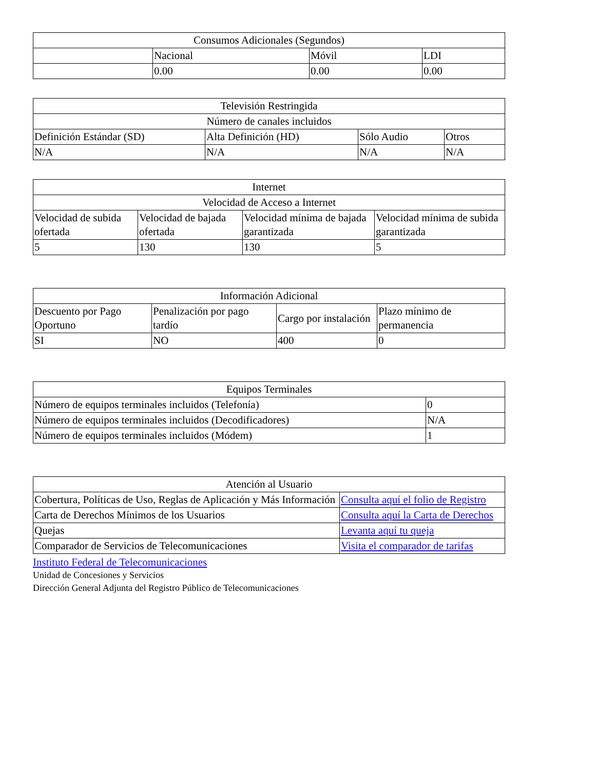| Consumos Adicionales (Segundos) | | | |
| --- | --- | --- | --- |
| | Nacional | Móvil | LDI |
| | 0.00 | 0.00 | 0.00 |
| Televisión Restringida | | | |
| --- | --- | --- | --- |
| Número de canales incluidos | | | |
| Definición Estándar (SD) | Alta Definición (HD) | Sólo Audio | Otros |
| N/A | N/A | N/A | N/A |
| Internet | | | |
| --- | --- | --- | --- |
| Velocidad de Acceso a Internet | | | |
| Velocidad de subida ofertada | Velocidad de bajada ofertada | Velocidad mínima de bajada garantizada | Velocidad mínima de subida garantizada |
| 5 | 130 | 130 | 5 |
| Información Adicional | | | |
| --- | --- | --- | --- |
| Descuento por Pago Oportuno | Penalización por pago tardío | Cargo por instalación | Plazo mínimo de permanencia |
| SI | NO | 400 | 0 |
| Equipos Terminales | |
| --- | --- |
| Número de equipos terminales incluidos (Telefonía) | 0 |
| Número de equipos terminales incluidos (Decodificadores) | N/A |
| Número de equipos terminales incluidos (Módem) | 1 |
| Atención al Usuario | |
| --- | --- |
| Cobertura, Políticas de Uso, Reglas de Aplicación y Más Información | Consulta aquí el folio de Registro |
| Carta de Derechos Mínimos de los Usuarios | Consulta aquí la Carta de Derechos |
| Quejas | Levanta aquí tu queja |
| Comparador de Servicios de Telecomunicaciones | Visita el comparador de tarifas |
Instituto Federal de Telecomunicaciones
Unidad de Concesiones y Servicios
Dirección General Adjunta del Registro Público de Telecomunicaciones